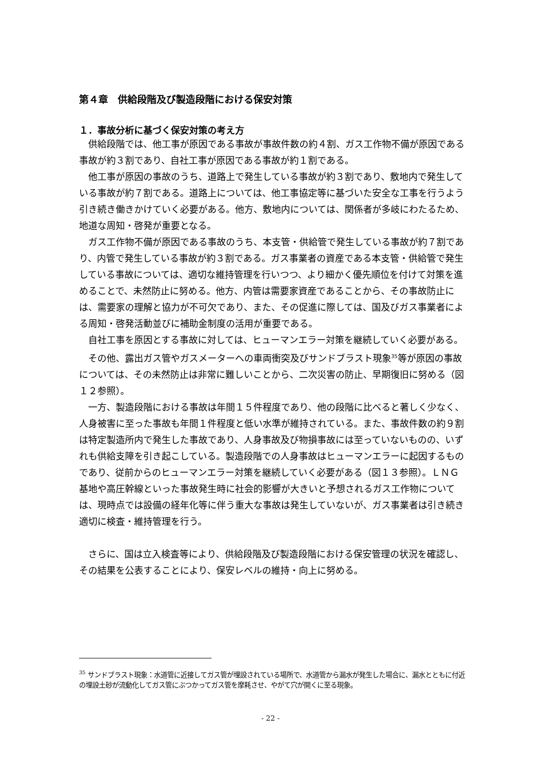第４章　供給段階及び製造段階における保安対策
１．事故分析に基づく保安対策の考え方
供給段階では、他工事が原因である事故が事故件数の約４割、ガス工作物不備が原因である事故が約３割であり、自社工事が原因である事故が約１割である。
他工事が原因の事故のうち、道路上で発生している事故が約３割であり、敷地内で発生している事故が約７割である。道路上については、他工事協定等に基づいた安全な工事を行うよう引き続き働きかけていく必要がある。他方、敷地内については、関係者が多岐にわたるため、地道な周知・啓発が重要となる。
ガス工作物不備が原因である事故のうち、本支管・供給管で発生している事故が約７割であり、内管で発生している事故が約３割である。ガス事業者の資産である本支管・供給管で発生している事故については、適切な維持管理を行いつつ、より細かく優先順位を付けて対策を進めることで、未然防止に努める。他方、内管は需要家資産であることから、その事故防止には、需要家の理解と協力が不可欠であり、また、その促進に際しては、国及びガス事業者による周知・啓発活動並びに補助金制度の活用が重要である。
自社工事を原因とする事故に対しては、ヒューマンエラー対策を継続していく必要がある。
その他、露出ガス管やガスメーターへの車両衝突及びサンドブラスト現象<sup>35</sup>等が原因の事故については、その未然防止は非常に難しいことから、二次災害の防止、早期復旧に努める（図１２参照）。
一方、製造段階における事故は年間１５件程度であり、他の段階に比べると著しく少なく、人身被害に至った事故も年間１件程度と低い水準が維持されている。また、事故件数の約９割は特定製造所内で発生した事故であり、人身事故及び物損事故には至っていないものの、いずれも供給支障を引き起こしている。製造段階での人身事故はヒューマンエラーに起因するものであり、従前からのヒューマンエラー対策を継続していく必要がある（図１３参照）。ＬＮＧ基地や高圧幹線といった事故発生時に社会的影響が大きいと予想されるガス工作物については、現時点では設備の経年化等に伴う重大な事故は発生していないが、ガス事業者は引き続き適切に検査・維持管理を行う。
さらに、国は立入検査等により、供給段階及び製造段階における保安管理の状況を確認し、その結果を公表することにより、保安レベルの維持・向上に努める。
<sup>35</sup> サンドブラスト現象：水道管に近接してガス管が埋設されている場所で、水道管から漏水が発生した場合に、漏水とともに付近の埋設土砂が流動化してガス管にぶつかってガス管を摩耗させ、やがて穴が開くに至る現象。
- 22 -